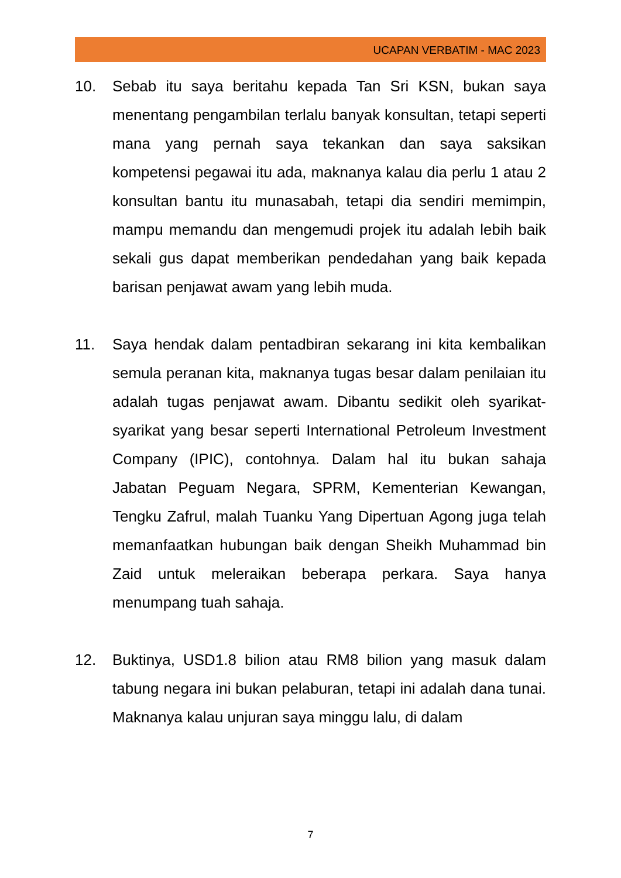UCAPAN VERBATIM - MAC 2023
10. Sebab itu saya beritahu kepada Tan Sri KSN, bukan saya menentang pengambilan terlalu banyak konsultan, tetapi seperti mana yang pernah saya tekankan dan saya saksikan kompetensi pegawai itu ada, maknanya kalau dia perlu 1 atau 2 konsultan bantu itu munasabah, tetapi dia sendiri memimpin, mampu memandu dan mengemudi projek itu adalah lebih baik sekali gus dapat memberikan pendedahan yang baik kepada barisan penjawat awam yang lebih muda.
11. Saya hendak dalam pentadbiran sekarang ini kita kembalikan semula peranan kita, maknanya tugas besar dalam penilaian itu adalah tugas penjawat awam. Dibantu sedikit oleh syarikat-syarikat yang besar seperti International Petroleum Investment Company (IPIC), contohnya. Dalam hal itu bukan sahaja Jabatan Peguam Negara, SPRM, Kementerian Kewangan, Tengku Zafrul, malah Tuanku Yang Dipertuan Agong juga telah memanfaatkan hubungan baik dengan Sheikh Muhammad bin Zaid untuk meleraikan beberapa perkara. Saya hanya menumpang tuah sahaja.
12. Buktinya, USD1.8 bilion atau RM8 bilion yang masuk dalam tabung negara ini bukan pelaburan, tetapi ini adalah dana tunai. Maknanya kalau unjuran saya minggu lalu, di dalam
7